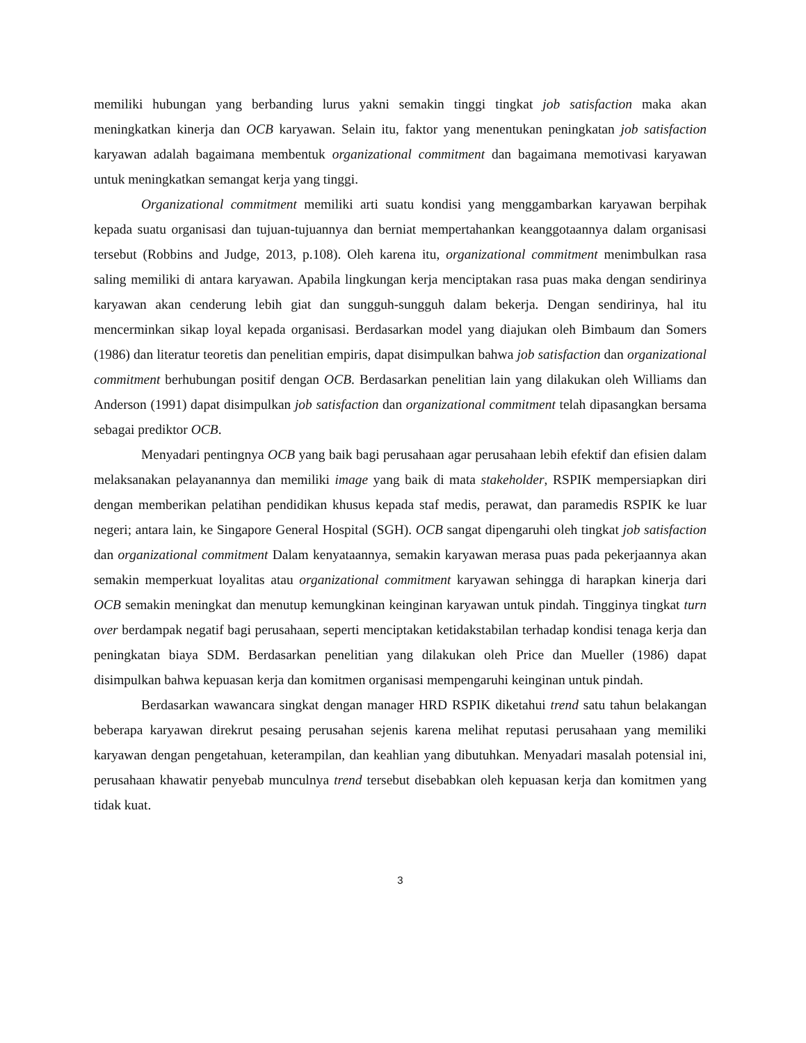memiliki hubungan yang berbanding lurus yakni semakin tinggi tingkat job satisfaction maka akan meningkatkan kinerja dan OCB karyawan. Selain itu, faktor yang menentukan peningkatan job satisfaction karyawan adalah bagaimana membentuk organizational commitment dan bagaimana memotivasi karyawan untuk meningkatkan semangat kerja yang tinggi.
Organizational commitment memiliki arti suatu kondisi yang menggambarkan karyawan berpihak kepada suatu organisasi dan tujuan-tujuannya dan berniat mempertahankan keanggotaannya dalam organisasi tersebut (Robbins and Judge, 2013, p.108). Oleh karena itu, organizational commitment menimbulkan rasa saling memiliki di antara karyawan. Apabila lingkungan kerja menciptakan rasa puas maka dengan sendirinya karyawan akan cenderung lebih giat dan sungguh-sungguh dalam bekerja. Dengan sendirinya, hal itu mencerminkan sikap loyal kepada organisasi. Berdasarkan model yang diajukan oleh Bimbaum dan Somers (1986) dan literatur teoretis dan penelitian empiris, dapat disimpulkan bahwa job satisfaction dan organizational commitment berhubungan positif dengan OCB. Berdasarkan penelitian lain yang dilakukan oleh Williams dan Anderson (1991) dapat disimpulkan job satisfaction dan organizational commitment telah dipasangkan bersama sebagai prediktor OCB.
Menyadari pentingnya OCB yang baik bagi perusahaan agar perusahaan lebih efektif dan efisien dalam melaksanakan pelayanannya dan memiliki image yang baik di mata stakeholder, RSPIK mempersiapkan diri dengan memberikan pelatihan pendidikan khusus kepada staf medis, perawat, dan paramedis RSPIK ke luar negeri; antara lain, ke Singapore General Hospital (SGH). OCB sangat dipengaruhi oleh tingkat job satisfaction dan organizational commitment Dalam kenyataannya, semakin karyawan merasa puas pada pekerjaannya akan semakin memperkuat loyalitas atau organizational commitment karyawan sehingga di harapkan kinerja dari OCB semakin meningkat dan menutup kemungkinan keinginan karyawan untuk pindah. Tingginya tingkat turn over berdampak negatif bagi perusahaan, seperti menciptakan ketidakstabilan terhadap kondisi tenaga kerja dan peningkatan biaya SDM. Berdasarkan penelitian yang dilakukan oleh Price dan Mueller (1986) dapat disimpulkan bahwa kepuasan kerja dan komitmen organisasi mempengaruhi keinginan untuk pindah.
Berdasarkan wawancara singkat dengan manager HRD RSPIK diketahui trend satu tahun belakangan beberapa karyawan direkrut pesaing perusahan sejenis karena melihat reputasi perusahaan yang memiliki karyawan dengan pengetahuan, keterampilan, dan keahlian yang dibutuhkan. Menyadari masalah potensial ini, perusahaan khawatir penyebab munculnya trend tersebut disebabkan oleh kepuasan kerja dan komitmen yang tidak kuat.
3